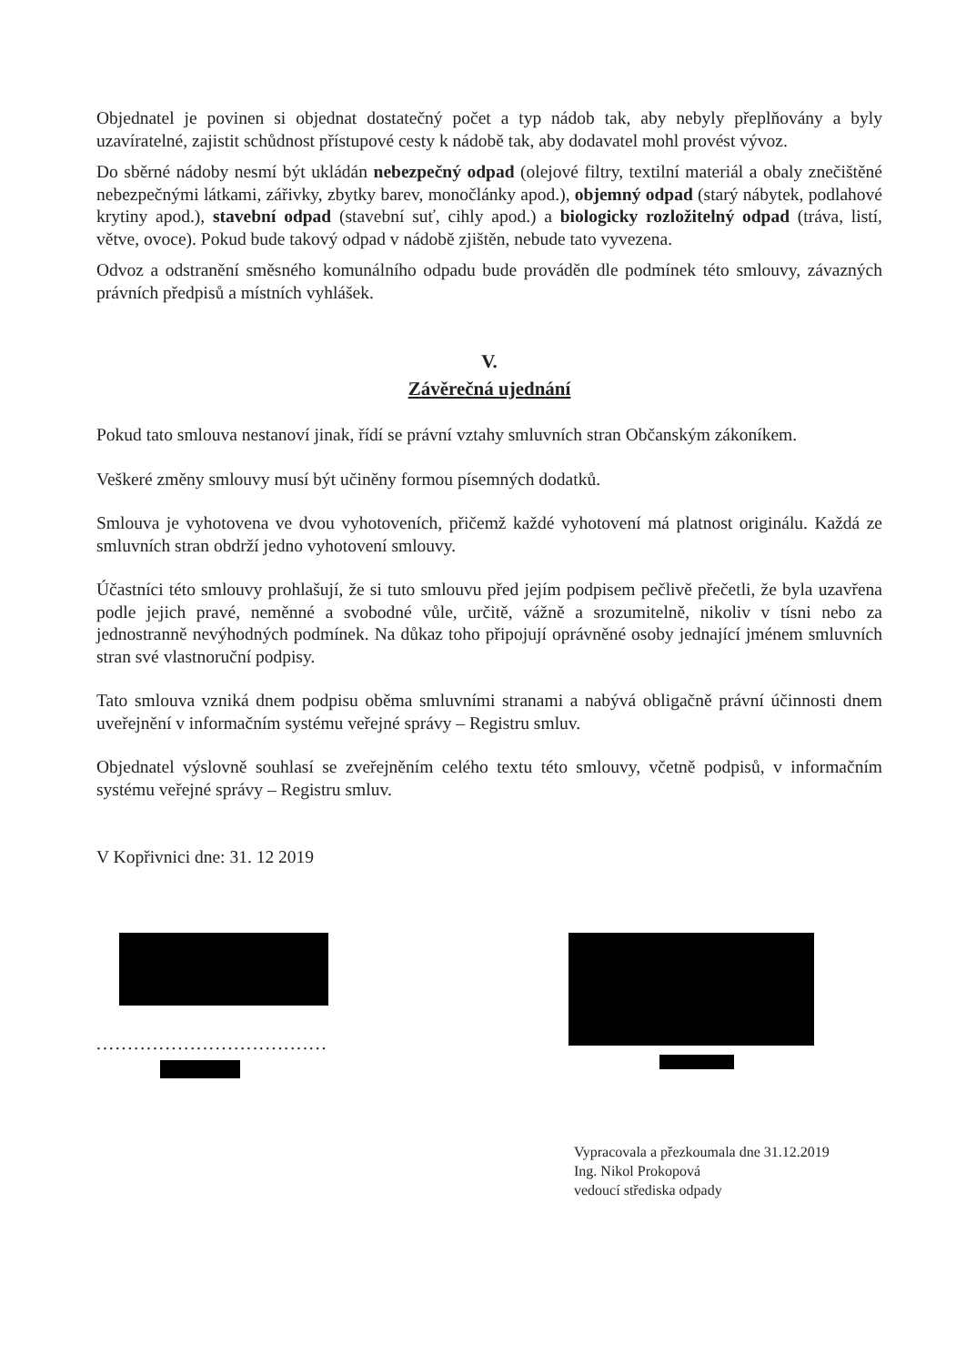Objednatel je povinen si objednat dostatečný počet a typ nádob tak, aby nebyly přeplňovány a byly uzavíratelné, zajistit schůdnost přístupové cesty k nádobě tak, aby dodavatel mohl provést vývoz.
Do sběrné nádoby nesmí být ukládán nebezpečný odpad (olejové filtry, textilní materiál a obaly znečištěné nebezpečnými látkami, zářivky, zbytky barev, monočlánky apod.), objemný odpad (starý nábytek, podlahové krytiny apod.), stavební odpad (stavební suť, cihly apod.) a biologicky rozložitelný odpad (tráva, listí, větve, ovoce). Pokud bude takový odpad v nádobě zjištěn, nebude tato vyvezena.
Odvoz a odstranění směsného komunálního odpadu bude prováděn dle podmínek této smlouvy, závazných právních předpisů a místních vyhlášek.
V.
Závěrečná ujednání
Pokud tato smlouva nestanoví jinak, řídí se právní vztahy smluvních stran Občanským zákoníkem.
Veškeré změny smlouvy musí být učiněny formou písemných dodatků.
Smlouva je vyhotovena ve dvou vyhotoveních, přičemž každé vyhotovení má platnost originálu. Každá ze smluvních stran obdrží jedno vyhotovení smlouvy.
Účastníci této smlouvy prohlašují, že si tuto smlouvu před jejím podpisem pečlivě přečetli, že byla uzavřena podle jejich pravé, neměnné a svobodné vůle, určitě, vážně a srozumitelně, nikoliv v tísni nebo za jednostranně nevýhodných podmínek. Na důkaz toho připojují oprávněné osoby jednající jménem smluvních stran své vlastnoruční podpisy.
Tato smlouva vzniká dnem podpisu oběma smluvními stranami a nabývá obligačně právní účinnosti dnem uveřejnění v informačním systému veřejné správy – Registru smluv.
Objednatel výslovně souhlasí se zveřejněním celého textu této smlouvy, včetně podpisů, v informačním systému veřejné správy – Registru smluv.
V Kopřivnici dne: 31. 12 2019
.....................................
Vypracovala a přezkoumala dne 31.12.2019
Ing. Nikol Prokopová
vedoucí střediska odpady